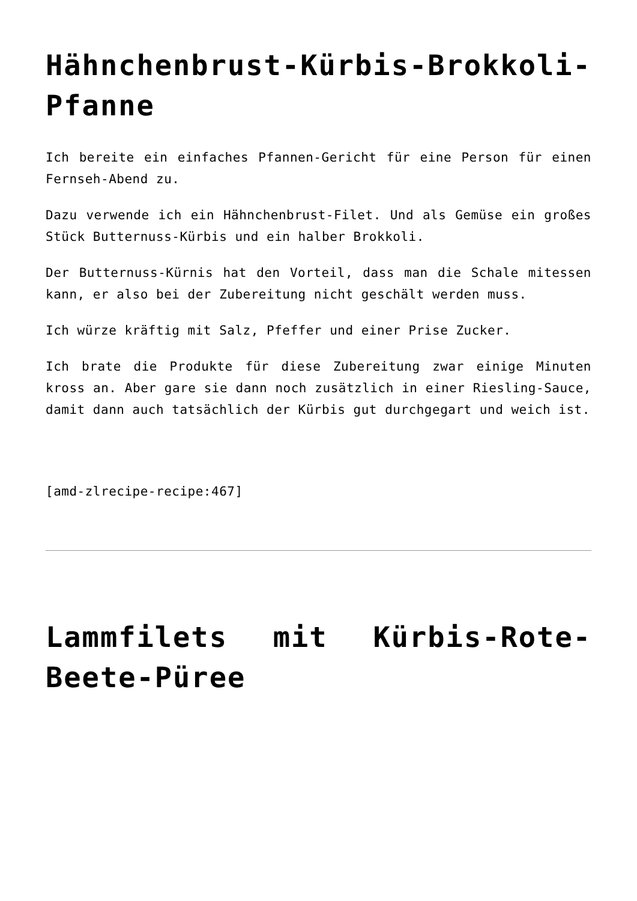Hähnchenbrust-Kürbis-Brokkoli-Pfanne
Ich bereite ein einfaches Pfannen-Gericht für eine Person für einen Fernseh-Abend zu.
Dazu verwende ich ein Hähnchenbrust-Filet. Und als Gemüse ein großes Stück Butternuss-Kürbis und ein halber Brokkoli.
Der Butternuss-Kürnis hat den Vorteil, dass man die Schale mitessen kann, er also bei der Zubereitung nicht geschält werden muss.
Ich würze kräftig mit Salz, Pfeffer und einer Prise Zucker.
Ich brate die Produkte für diese Zubereitung zwar einige Minuten kross an. Aber gare sie dann noch zusätzlich in einer Riesling-Sauce, damit dann auch tatsächlich der Kürbis gut durchgegart und weich ist.
[amd-zlrecipe-recipe:467]
Lammfilets mit Kürbis-Rote-Beete-Püree